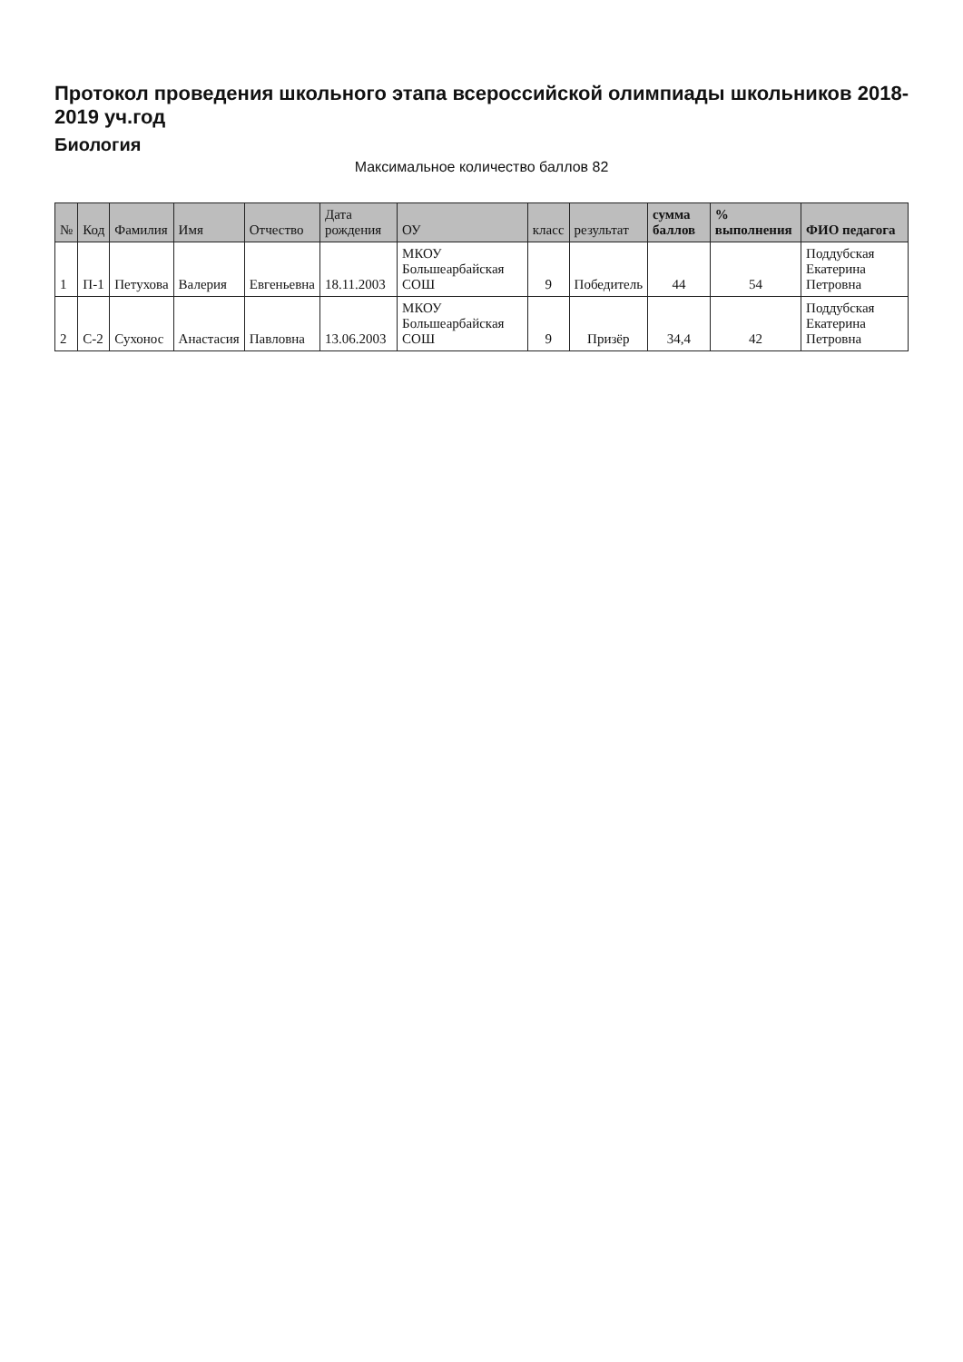Протокол проведения школьного этапа всероссийской олимпиады школьников 2018-2019 уч.год
Биология
Максимальное количество баллов 82
| № | Код | Фамилия | Имя | Отчество | Дата рождения | ОУ | класс | результат | сумма баллов | % выполнения | ФИО педагога |
| --- | --- | --- | --- | --- | --- | --- | --- | --- | --- | --- | --- |
| 1 | П-1 | Петухова | Валерия | Евгеньевна | 18.11.2003 | МКОУ Большеарбайская СОШ | 9 | Победитель | 44 | 54 | Поддубская Екатерина Петровна |
| 2 | С-2 | Сухонос | Анастасия | Павловна | 13.06.2003 | МКОУ Большеарбайская СОШ | 9 | Призёр | 34,4 | 42 | Поддубская Екатерина Петровна |